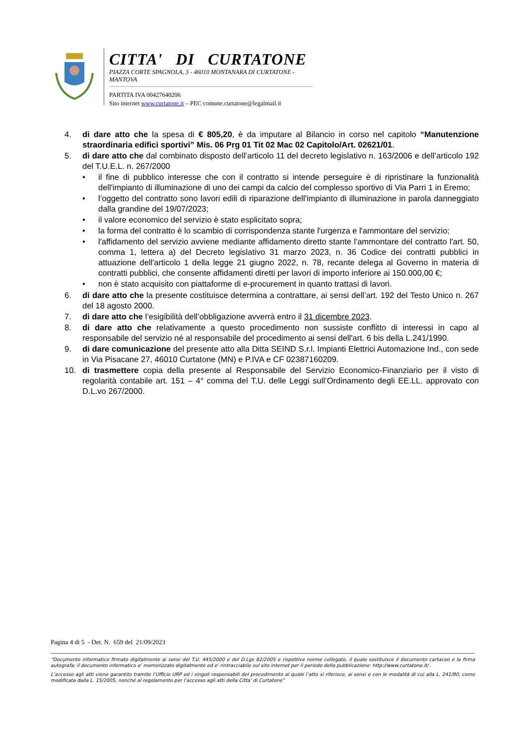CITTA' DI CURTATONE
PIAZZA CORTE SPAGNOLA, 3 - 46010 MONTANARA DI CURTATONE - MANTOVA
PARTITA IVA 00427640206
Sito internet www.curtatone.it – PEC comune.curtatone@legalmail.it
4. di dare atto che la spesa di € 805,20, è da imputare al Bilancio in corso nel capitolo “Manutenzione straordinaria edifici sportivi” Mis. 06 Prg 01 Tit 02 Mac 02 Capitolo/Art. 02621/01.
5. di dare atto che dal combinato disposto dell’articolo 11 del decreto legislativo n. 163/2006 e dell’articolo 192 del T.U.E.L. n. 267/2000
• il fine di pubblico interesse che con il contratto si intende perseguire è di ripristinare la funzionalità dell'impianto di illuminazione di uno dei campi da calcio del complesso sportivo di Via Parri 1 in Eremo;
• l’oggetto del contratto sono lavori edili di riparazione dell'impianto di illuminazione in parola danneggiato dalla grandine del 19/07/2023;
• il valore economico del servizio è stato esplicitato sopra;
• la forma del contratto è lo scambio di corrispondenza stante l'urgenza e l'ammontare del servizio;
• l'affidamento del servizio avviene mediante affidamento diretto stante l'ammontare del contratto l'art. 50, comma 1, lettera a) del Decreto legislativo 31 marzo 2023, n. 36 Codice dei contratti pubblici in attuazione dell'articolo 1 della legge 21 giugno 2022, n. 78, recante delega al Governo in materia di contratti pubblici, che consente affidamenti diretti per lavori di importo inferiore ai 150.000,00 €;
• non è stato acquisito con piattaforme di e-procurement in quanto trattasi di lavori.
6. di dare atto che la presente costituisce determina a contrattare, ai sensi dell’art. 192 del Testo Unico n. 267 del 18 agosto 2000.
7. di dare atto che l’esigibilità dell’obbligazione avverrà entro il 31 dicembre 2023.
8. di dare atto che relativamente a questo procedimento non sussiste conflitto di interessi in capo al responsabile del servizio né al responsabile del procedimento ai sensi dell'art. 6 bis della L.241/1990.
9. di dare comunicazione del presente atto alla Ditta SEIND S.r.l. Impianti Elettrici Automazione Ind., con sede in Via Pisacane 27, 46010 Curtatone (MN) e P.IVA e CF 02387160209.
10. di trasmettere copia della presente al Responsabile del Servizio Economico-Finanziario per il visto di regolarità contabile art. 151 – 4° comma del T.U. delle Leggi sull’Ordinamento degli EE.LL. approvato con D.L.vo 267/2000.
Pagina 4 di 5 - Det. N. 659 del 21/09/2023
“Documento informatico firmato digitalmente ai sensi del T.U. 445/2000 e del D.Lgs 82/2005 e rispettive norme collegate, il quale sostituisce il documento cartaceo e la firma autografa; il documento informatico e’ memorizzato digitalmente ed e’ rintracciabile sul sito internet per il periodo della pubblicazione: http://www.curtatone.it/ .
L’accesso agli atti viene garantito tramite l’Ufficio URP ed i singoli responsabili del procedimento al quale l’atto si riferisce, ai sensi e con le modalità di cui alla L. 241/90, come modificata dalla L. 15/2005, nonché al regolamento per l’accesso agli atti della Citta' di Curtatone”